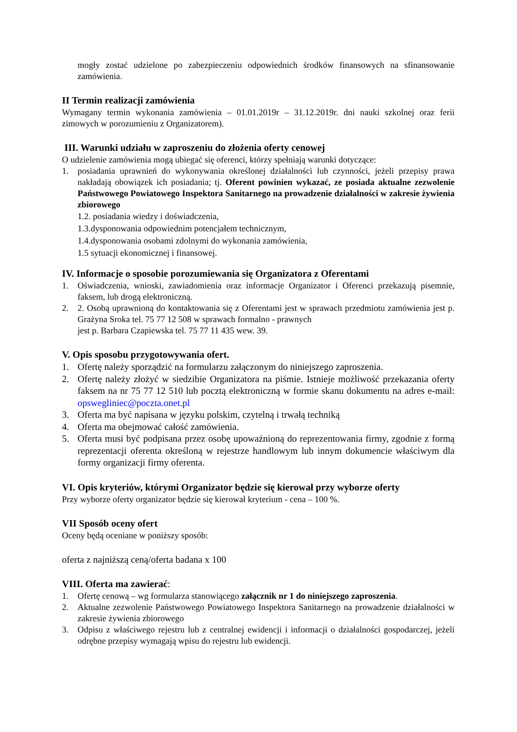mogły zostać udzielone po zabezpieczeniu odpowiednich środków finansowych na sfinansowanie zamówienia.
II Termin realizacji zamówienia
Wymagany termin wykonania zamówienia – 01.01.2019r – 31.12.2019r. dni nauki szkolnej oraz ferii zimowych w porozumieniu z Organizatorem).
III. Warunki udziału w zaproszeniu do złożenia oferty cenowej
O udzielenie zamówienia mogą ubiegać się oferenci, którzy spełniają warunki dotyczące:
1. posiadania uprawnień do wykonywania określonej działalności lub czynności, jeżeli przepisy prawa nakładają obowiązek ich posiadania; tj. Oferent powinien wykazać, ze posiada aktualne zezwolenie Państwowego Powiatowego Inspektora Sanitarnego na prowadzenie działalności w zakresie żywienia zbiorowego
1.2. posiadania wiedzy i doświadczenia,
1.3.dysponowania odpowiednim potencjałem technicznym,
1.4.dysponowania osobami zdolnymi do wykonania zamówienia,
1.5 sytuacji ekonomicznej i finansowej.
IV. Informacje o sposobie porozumiewania się Organizatora z Oferentami
1. Oświadczenia, wnioski, zawiadomienia oraz informacje Organizator i Oferenci przekazują pisemnie, faksem, lub drogą elektroniczną.
2. 2. Osobą uprawnioną do kontaktowania się z Oferentami jest w sprawach przedmiotu zamówienia jest p. Grażyna Sroka tel. 75 77 12 508 w sprawach formalno - prawnych
jest p. Barbara Czapiewska tel. 75 77 11 435 wew. 39.
V. Opis sposobu przygotowywania ofert.
1. Ofertę należy sporządzić na formularzu załączonym do niniejszego zaproszenia.
2. Ofertę należy złożyć w siedzibie Organizatora na piśmie. Istnieje możliwość przekazania oferty faksem na nr 75 77 12 510 lub pocztą elektroniczną w formie skanu dokumentu na adres e-mail: opswegliniec@poczta.onet.pl
3. Oferta ma być napisana w języku polskim, czytelną i trwałą techniką
4. Oferta ma obejmować całość zamówienia.
5. Oferta musi być podpisana przez osobę upoważnioną do reprezentowania firmy, zgodnie z formą reprezentacji oferenta określoną w rejestrze handlowym lub innym dokumencie właściwym dla formy organizacji firmy oferenta.
VI. Opis kryteriów, którymi Organizator będzie się kierował przy wyborze oferty
Przy wyborze oferty organizator będzie się kierował kryterium - cena – 100 %.
VII Sposób oceny ofert
Oceny będą oceniane w poniższy sposób:
oferta z najniższą ceną/oferta badana x 100
VIII. Oferta ma zawierać:
1. Ofertę cenową – wg formularza stanowiącego załącznik nr 1 do niniejszego zaproszenia.
2. Aktualne zezwolenie Państwowego Powiatowego Inspektora Sanitarnego na prowadzenie działalności w zakresie żywienia zbiorowego
3. Odpisu z właściwego rejestru lub z centralnej ewidencji i informacji o działalności gospodarczej, jeżeli odrębne przepisy wymagają wpisu do rejestru lub ewidencji.